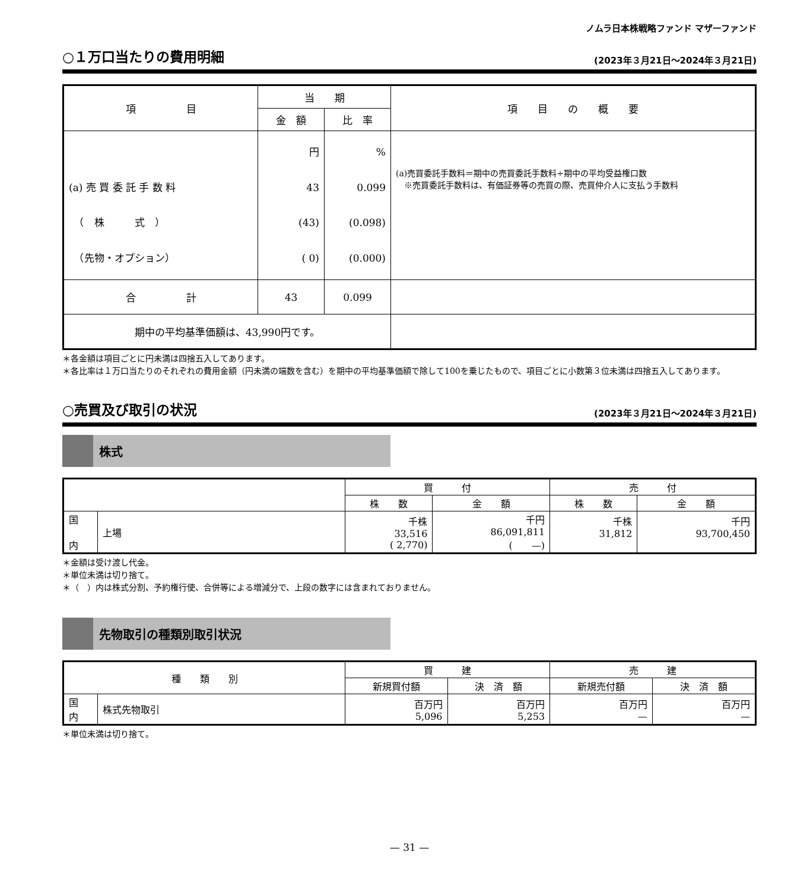ノムラ日本株戦略ファンド マザーファンド
○１万口当たりの費用明細 (2023年３月21日～2024年３月21日)
| 項 目 | 当 期 | | 項 目 の 概 要 |
| --- | --- | --- | --- |
| | 金 額 | 比 率 | |
| (a) 売 買 委 託 手 数 料 （ 株 式 ） （先物・オプション） | 円 43 (43) ( 0) | % 0.099 (0.098) (0.000) | (a)売買委託手数料＝期中の売買委託手数料÷期中の平均受益権口数 ※売買委託手数料は、有価証券等の売買の際、売買仲介人に支払う手数料 |
| 合 計 | 43 | 0.099 | |
| 期中の平均基準価額は、43,990円です。 | | | |
＊各金額は項目ごとに円未満は四捨五入してあります。
＊各比率は１万口当たりのそれぞれの費用金額（円未満の端数を含む）を期中の平均基準価額で除して100を乗じたもので、項目ごとに小数第３位未満は四捨五入してあります。
○売買及び取引の状況 (2023年３月21日～2024年３月21日)
株式
| | | 買 付 | | 売 付 | |
| --- | --- | --- | --- | --- | --- |
| | | 株 数 | 金 額 | 株 数 | 金 額 |
| 国 内 | 上場 | 千株 33,516 ( 2,770) | 千円 86,091,811 ( —) | 千株 31,812 | 千円 93,700,450 |
＊金額は受け渡し代金。
＊単位未満は切り捨て。
＊（　）内は株式分割、予約権行使、合併等による増減分で、上段の数字には含まれておりません。
先物取引の種類別取引状況
| 種 類 別 | | 買 建 | | 売 建 | |
| --- | --- | --- | --- | --- | --- |
| | | 新規買付額 | 決 済 額 | 新規売付額 | 決 済 額 |
| 国 内 | 株式先物取引 | 百万円 5,096 | 百万円 5,253 | 百万円 — | 百万円 — |
＊単位未満は切り捨て。
— 31 —